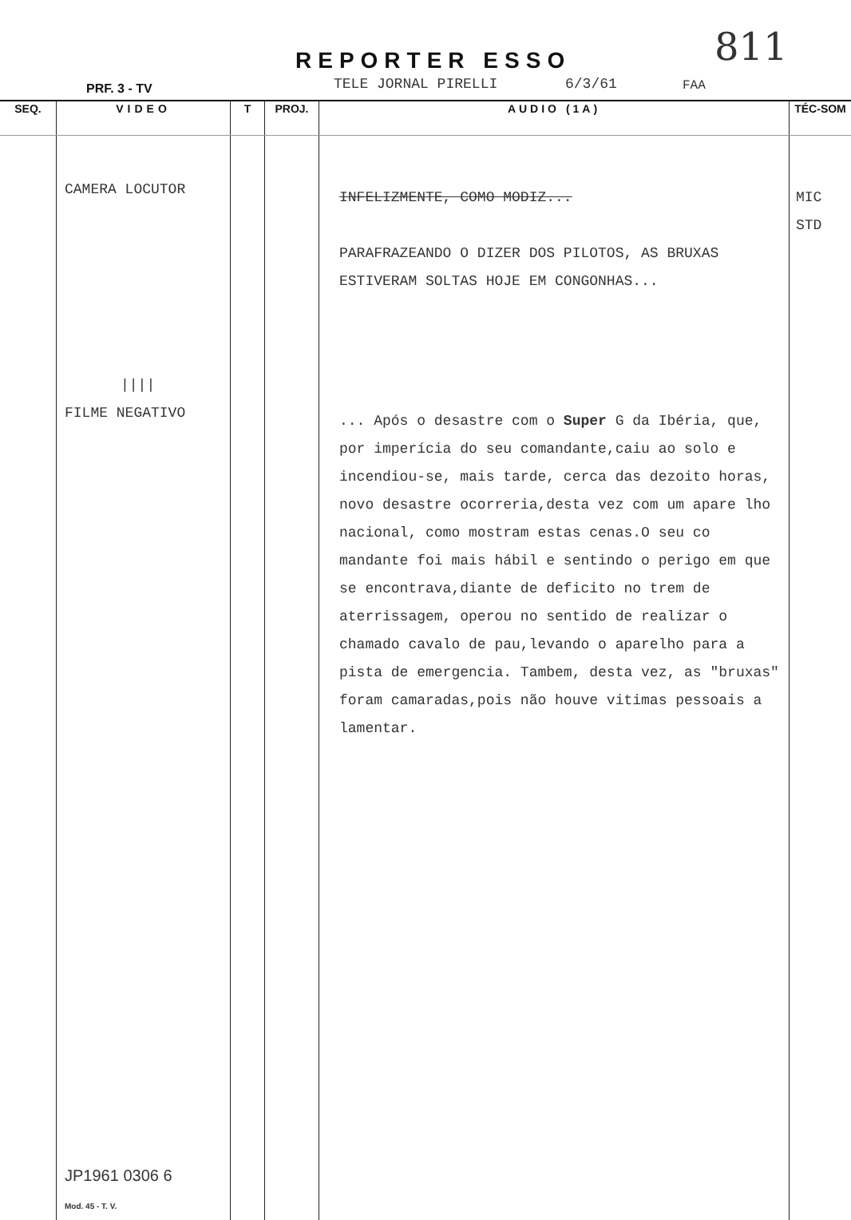811
REPORTER ESSO
PRF. 3 - TV TELE JORNAL PIRELLI 6/3/61 FAA
| SEQ. | VIDEO | T | PROJ. | AUDIO (1A) | TÉC-SOM |
| --- | --- | --- | --- | --- | --- |
| | CAMERA LOCUTOR //// FILME NEGATIVO JP1961 0306 6 Mod. 45 - T. V. | | | INFELIZMENTE, COMO MODIZ... PARAFRAZEANDO O DIZER DOS PILOTOS, AS BRUXAS ESTIVERAM SOLTAS HOJE EM CONGONHAS... ... Após o desastre com o Super G da Ibéria, que, por imperícia do seu comandante,caiu ao solo e incendiou-se, mais tarde, cerca das dezoito horas, novo desastre ocorreria,desta vez com um apare lho nacional, como mostram estas cenas.O seu co mandante foi mais hábil e sentindo o perigo em que se encontrava,diante de deficito no trem de aterrissagem, operou no sentido de realizar o chamado cavalo de pau,levando o aparelho para a pista de emergencia. Tambem, desta vez, as "bruxas" foram camaradas,pois não houve vitimas pessoais a lamentar. | MIC STD |